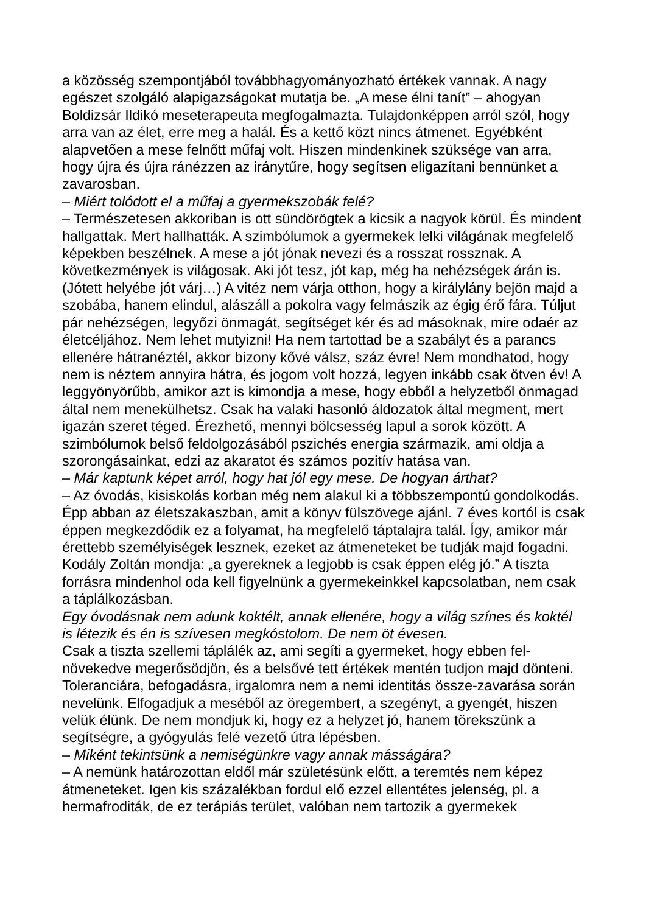a közösség szempontjából továbbhagyományozható értékek vannak. A nagy egészet szolgáló alapigazságokat mutatja be. „A mese élni tanít” – ahogyan Boldizsár Ildikó meseterapeuta megfogalmazta. Tulajdonképpen arról szól, hogy arra van az élet, erre meg a halál. És a kettő közt nincs átmenet. Egyébként alapvetően a mese felnőtt műfaj volt. Hiszen mindenkinek szüksége van arra, hogy újra és újra ránézzen az iránytűre, hogy segítsen eligazítani bennünket a zavarosban.
– Miért tolódott el a műfaj a gyermekszobák felé?
– Természetesen akkoriban is ott sündörögtek a kicsik a nagyok körül. És mindent hallgattak. Mert hallhatták. A szimbólumok a gyermekek lelki világának megfelelő képekben beszélnek. A mese a jót jónak nevezi és a rosszat rossznak. A következmények is világosak. Aki jót tesz, jót kap, még ha nehézségek árán is. (Jótett helyébe jót várj…) A vitéz nem várja otthon, hogy a királylány bejön majd a szobába, hanem elindul, alászáll a pokolra vagy felmászik az égig érő fára. Túljut pár nehézségen, legyőzi önmagát, segítséget kér és ad másoknak, mire odaér az életcéljához. Nem lehet mutyizni! Ha nem tartottad be a szabályt és a parancs ellenére hátranéztél, akkor bizony kővé válsz, száz évre! Nem mondhatod, hogy nem is néztem annyira hátra, és jogom volt hozzá, legyen inkább csak ötven év! A leggyönyörűbb, amikor azt is kimondja a mese, hogy ebből a helyzetből önmagad által nem menekülhetsz. Csak ha valaki hasonló áldozatok által megment, mert igazán szeret téged. Érezhető, mennyi bölcsesség lapul a sorok között. A szimbólumok belső feldolgozásából pszichés energia származik, ami oldja a szorongásainkat, edzi az akaratot és számos pozitív hatása van.
– Már kaptunk képet arról, hogy hat jól egy mese. De hogyan árthat?
– Az óvodás, kisiskolás korban még nem alakul ki a többszempontú gondolkodás. Épp abban az életszakaszban, amit a könyv fülszövege ajánl. 7 éves kortól is csak éppen megkezdődik ez a folyamat, ha megfelelő táptalajra talál. Így, amikor már érettebb személyiségek lesznek, ezeket az átmeneteket be tudják majd fogadni. Kodály Zoltán mondja: „a gyereknek a legjobb is csak éppen elég jó.” A tiszta forrásra mindenhol oda kell figyelnünk a gyermekeinkkel kapcsolatban, nem csak a táplálkozásban.
Egy óvodásnak nem adunk koktélt, annak ellenére, hogy a világ színes és koktél is létezik és én is szívesen megkóstolom. De nem öt évesen.
Csak a tiszta szellemi táplálék az, ami segíti a gyermeket, hogy ebben fel-növekedve megerősödjön, és a belsővé tett értékek mentén tudjon majd dönteni. Toleranciára, befogadásra, irgalomra nem a nemi identitás össze-zavarása során nevelünk. Elfogadjuk a meséből az öregembert, a szegényt, a gyengét, hiszen velük élünk. De nem mondjuk ki, hogy ez a helyzet jó, hanem törekszünk a segítségre, a gyógyulás felé vezető útra lépésben.
– Miként tekintsünk a nemiségünkre vagy annak másságára?
– A nemünk határozottan eldől már születésünk előtt, a teremtés nem képez átmeneteket. Igen kis százalékban fordul elő ezzel ellentétes jelenség, pl. a hermafroditák, de ez terápiás terület, valóban nem tartozik a gyermekek